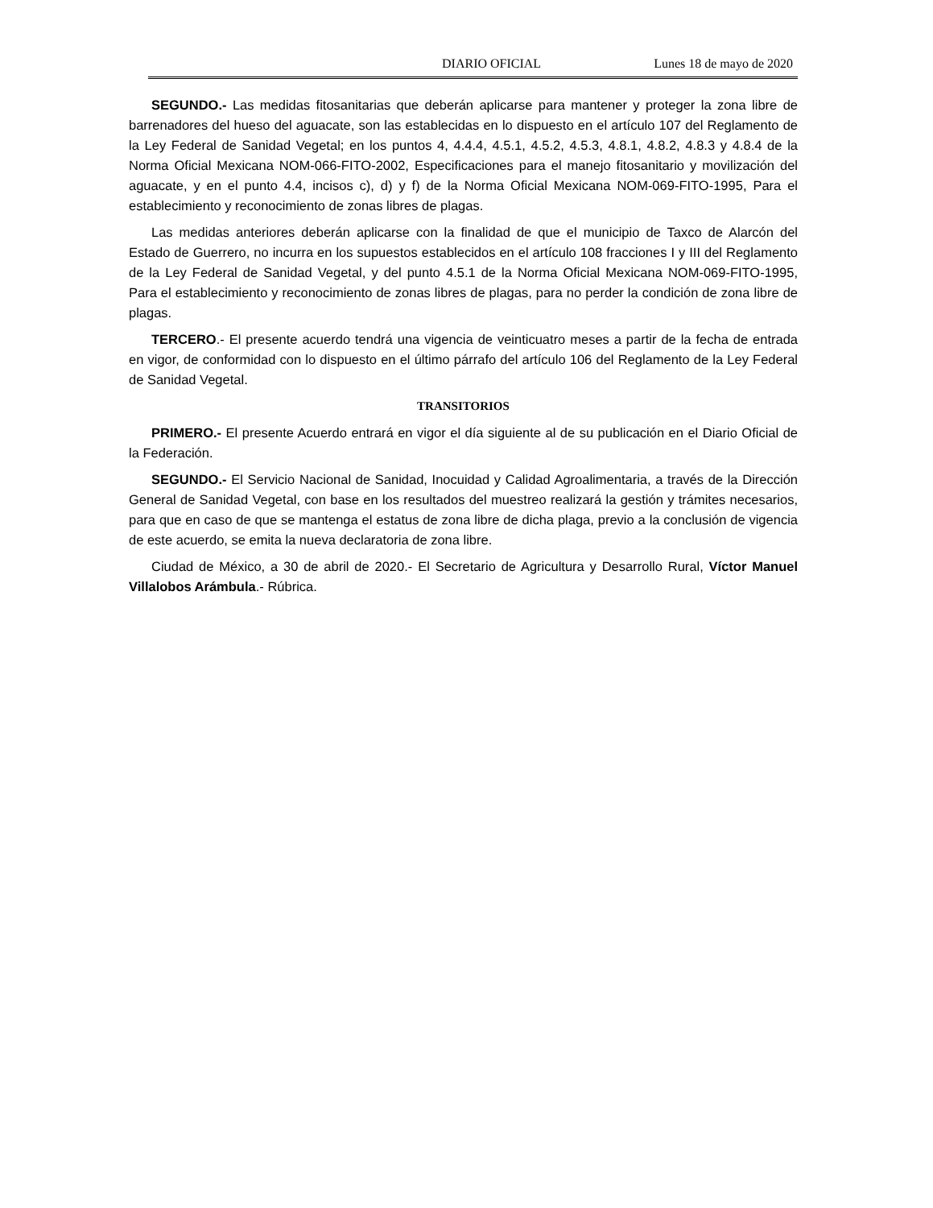DIARIO OFICIAL Lunes 18 de mayo de 2020
SEGUNDO.- Las medidas fitosanitarias que deberán aplicarse para mantener y proteger la zona libre de barrenadores del hueso del aguacate, son las establecidas en lo dispuesto en el artículo 107 del Reglamento de la Ley Federal de Sanidad Vegetal; en los puntos 4, 4.4.4, 4.5.1, 4.5.2, 4.5.3, 4.8.1, 4.8.2, 4.8.3 y 4.8.4 de la Norma Oficial Mexicana NOM-066-FITO-2002, Especificaciones para el manejo fitosanitario y movilización del aguacate, y en el punto 4.4, incisos c), d) y f) de la Norma Oficial Mexicana NOM-069-FITO-1995, Para el establecimiento y reconocimiento de zonas libres de plagas.
Las medidas anteriores deberán aplicarse con la finalidad de que el municipio de Taxco de Alarcón del Estado de Guerrero, no incurra en los supuestos establecidos en el artículo 108 fracciones I y III del Reglamento de la Ley Federal de Sanidad Vegetal, y del punto 4.5.1 de la Norma Oficial Mexicana NOM-069-FITO-1995, Para el establecimiento y reconocimiento de zonas libres de plagas, para no perder la condición de zona libre de plagas.
TERCERO.- El presente acuerdo tendrá una vigencia de veinticuatro meses a partir de la fecha de entrada en vigor, de conformidad con lo dispuesto en el último párrafo del artículo 106 del Reglamento de la Ley Federal de Sanidad Vegetal.
TRANSITORIOS
PRIMERO.- El presente Acuerdo entrará en vigor el día siguiente al de su publicación en el Diario Oficial de la Federación.
SEGUNDO.- El Servicio Nacional de Sanidad, Inocuidad y Calidad Agroalimentaria, a través de la Dirección General de Sanidad Vegetal, con base en los resultados del muestreo realizará la gestión y trámites necesarios, para que en caso de que se mantenga el estatus de zona libre de dicha plaga, previo a la conclusión de vigencia de este acuerdo, se emita la nueva declaratoria de zona libre.
Ciudad de México, a 30 de abril de 2020.- El Secretario de Agricultura y Desarrollo Rural, Víctor Manuel Villalobos Arámbula.- Rúbrica.